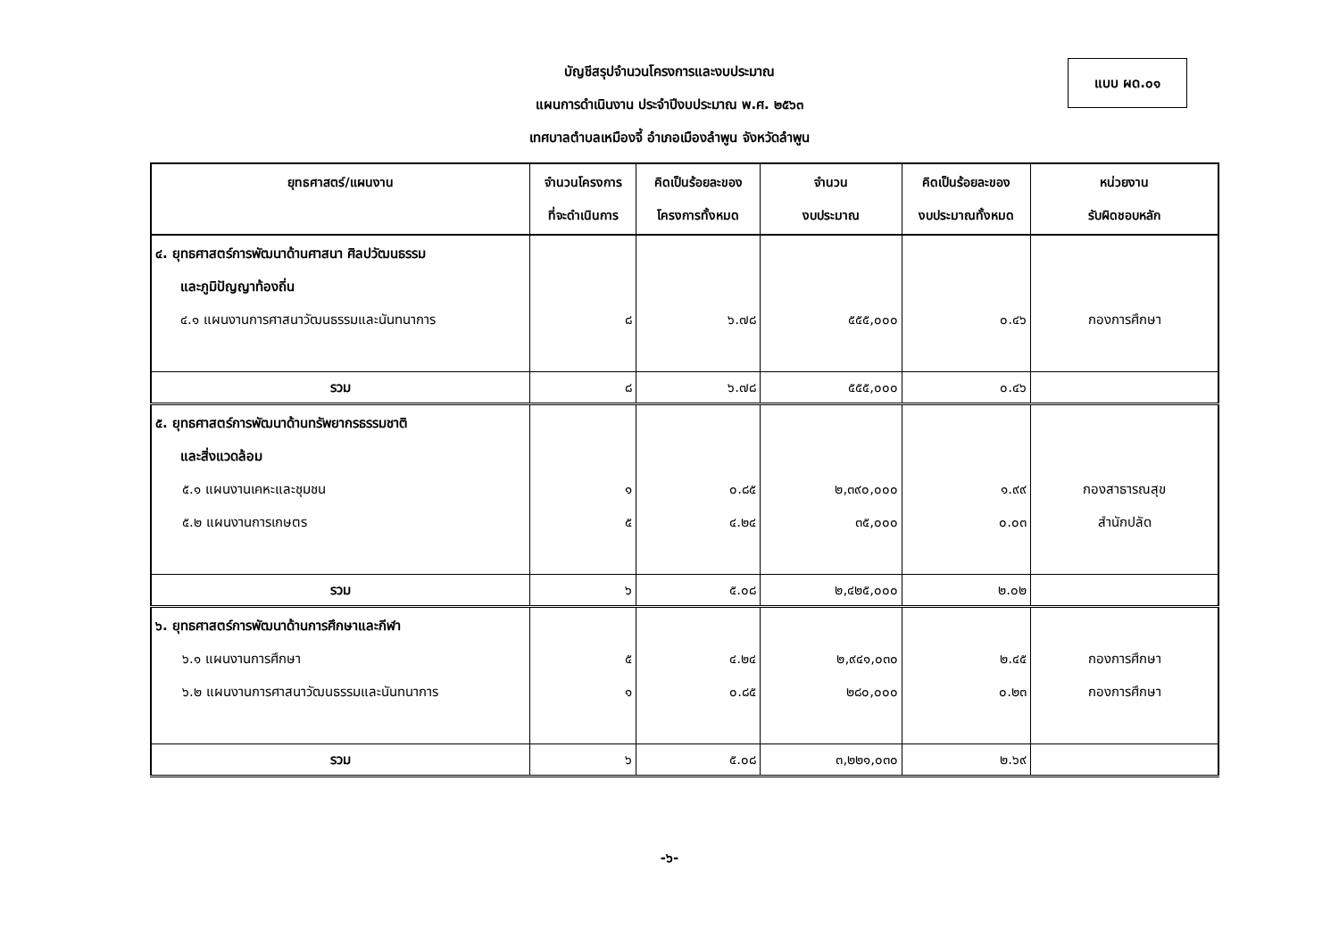บัญชีสรุปจำนวนโครงการและงบประมาณ
แผนการดำเนินงาน ประจำปีงบประมาณ พ.ศ. ๒๕๖๓
เทศบาลตำบลเหมืองจี้ อำเภอเมืองลำพูน จังหวัดลำพูน
แบบ ผด.๐๑
| ยุทธศาสตร์/แผนงาน | จำนวนโครงการ ที่จะดำเนินการ | คิดเป็นร้อยละของ โครงการทั้งหมด | จำนวน งบประมาณ | คิดเป็นร้อยละของ งบประมาณทั้งหมด | หน่วยงาน รับผิดชอบหลัก |
| --- | --- | --- | --- | --- | --- |
| ๔. ยุทธศาสตร์การพัฒนาด้านศาสนา ศิลปวัฒนธรรม และภูมิปัญญาท้องถิ่น ๔.๑ แผนงานการศาสนาวัฒนธรรมและนันทนาการ | ๘ | ๖.๗๘ | ๕๕๕,๐๐๐ | ๐.๔๖ | กองการศึกษา |
| รวม | ๘ | ๖.๗๘ | ๕๕๕,๐๐๐ | ๐.๔๖ | |
| ๕. ยุทธศาสตร์การพัฒนาด้านทรัพยากรธรรมชาติ และสิ่งแวดล้อม ๕.๑ แผนงานเคหะและชุมชน ๕.๒ แผนงานการเกษตร | ๑ ๕ | ๐.๘๕ ๔.๒๔ | ๒,๓๙๐,๐๐๐ ๓๕,๐๐๐ | ๑.๙๙ ๐.๐๓ | กองสาธารณสุข สำนักปลัด |
| รวม | ๖ | ๕.๐๘ | ๒,๔๒๕,๐๐๐ | ๒.๐๒ | |
| ๖. ยุทธศาสตร์การพัฒนาด้านการศึกษาและกีฬา ๖.๑ แผนงานการศึกษา ๖.๒ แผนงานการศาสนาวัฒนธรรมและนันทนาการ | ๕ ๑ | ๔.๒๔ ๐.๘๕ | ๒,๙๔๑,๐๓๐ ๒๘๐,๐๐๐ | ๒.๔๕ ๐.๒๓ | กองการศึกษา กองการศึกษา |
| รวม | ๖ | ๕.๐๘ | ๓,๒๒๑,๐๓๐ | ๒.๖๙ | |
-๖-